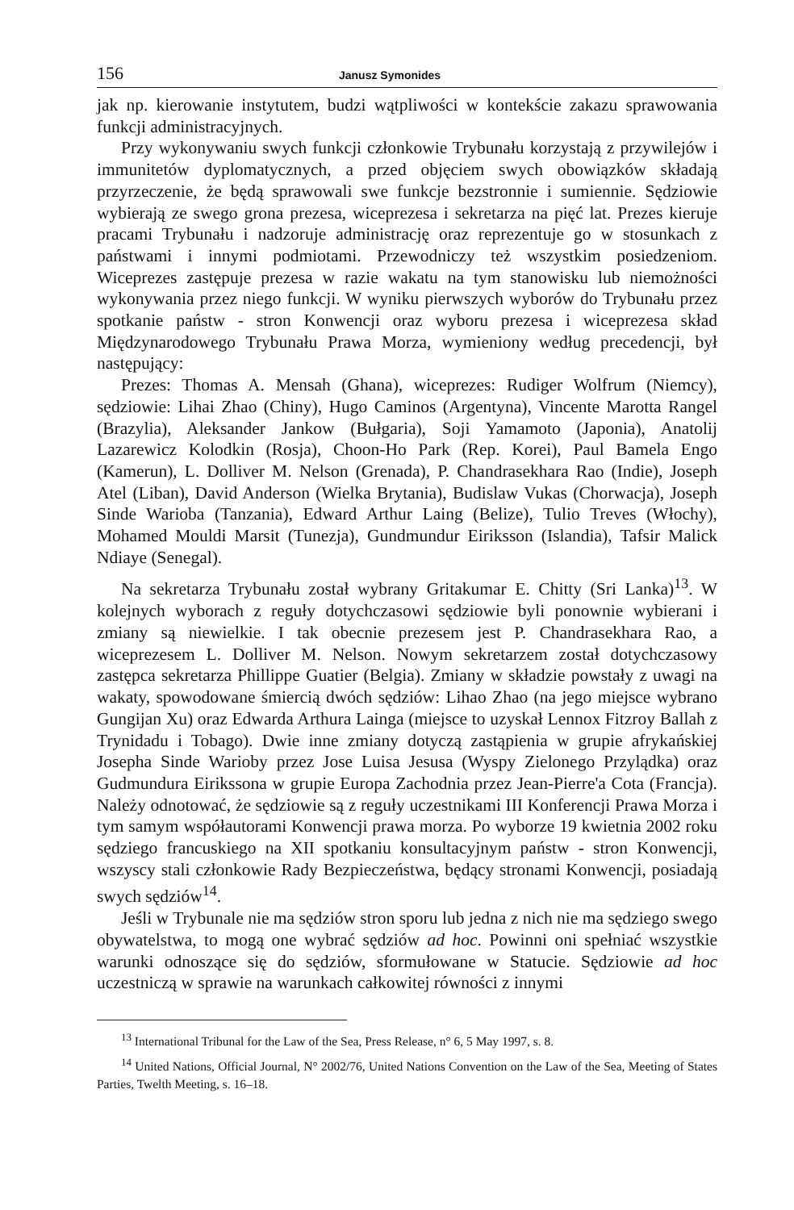156 Janusz Symonides
jak np. kierowanie instytutem, budzi wątpliwości w kontekście zakazu sprawowania funkcji administracyjnych.
Przy wykonywaniu swych funkcji członkowie Trybunału korzystają z przywilejów i immunitetów dyplomatycznych, a przed objęciem swych obowiązków składają przyrzeczenie, że będą sprawowali swe funkcje bezstronnie i sumiennie. Sędziowie wybierają ze swego grona prezesa, wiceprezesa i sekretarza na pięć lat. Prezes kieruje pracami Trybunału i nadzoruje administrację oraz reprezentuje go w stosunkach z państwami i innymi podmiotami. Przewodniczy też wszystkim posiedzeniom. Wiceprezes zastępuje prezesa w razie wakatu na tym stanowisku lub niemożności wykonywania przez niego funkcji. W wyniku pierwszych wyborów do Trybunału przez spotkanie państw - stron Konwencji oraz wyboru prezesa i wiceprezesa skład Międzynarodowego Trybunału Prawa Morza, wymieniony według precedencji, był następujący:
Prezes: Thomas A. Mensah (Ghana), wiceprezes: Rudiger Wolfrum (Niemcy), sędziowie: Lihai Zhao (Chiny), Hugo Caminos (Argentyna), Vincente Marotta Rangel (Brazylia), Aleksander Jankow (Bułgaria), Soji Yamamoto (Japonia), Anatolij Lazarewicz Kolodkin (Rosja), Choon-Ho Park (Rep. Korei), Paul Bamela Engo (Kamerun), L. Dolliver M. Nelson (Grenada), P. Chandrasekhara Rao (Indie), Joseph Atel (Liban), David Anderson (Wielka Brytania), Budislaw Vukas (Chorwacja), Joseph Sinde Warioba (Tanzania), Edward Arthur Laing (Belize), Tulio Treves (Włochy), Mohamed Mouldi Marsit (Tunezja), Gundmundur Eiriksson (Islandia), Tafsir Malick Ndiaye (Senegal).
Na sekretarza Trybunału został wybrany Gritakumar E. Chitty (Sri Lanka)<sup>13</sup>. W kolejnych wyborach z reguły dotychczasowi sędziowie byli ponownie wybierani i zmiany są niewielkie. I tak obecnie prezesem jest P. Chandrasekhara Rao, a wiceprezesem L. Dolliver M. Nelson. Nowym sekretarzem został dotychczasowy zastępca sekretarza Phillippe Guatier (Belgia). Zmiany w składzie powstały z uwagi na wakaty, spowodowane śmiercią dwóch sędziów: Lihao Zhao (na jego miejsce wybrano Gungijan Xu) oraz Edwarda Arthura Lainga (miejsce to uzyskał Lennox Fitzroy Ballah z Trynidadu i Tobago). Dwie inne zmiany dotyczą zastąpienia w grupie afrykańskiej Josepha Sinde Warioby przez Jose Luisa Jesusa (Wyspy Zielonego Przylądka) oraz Gudmundura Eirikssona w grupie Europa Zachodnia przez Jean-Pierre'a Cota (Francja). Należy odnotować, że sędziowie są z reguły uczestnikami III Konferencji Prawa Morza i tym samym współautorami Konwencji prawa morza. Po wyborze 19 kwietnia 2002 roku sędziego francuskiego na XII spotkaniu konsultacyjnym państw - stron Konwencji, wszyscy stali członkowie Rady Bezpieczeństwa, będący stronami Konwencji, posiadają swych sędziów<sup>14</sup>.
Jeśli w Trybunale nie ma sędziów stron sporu lub jedna z nich nie ma sędziego swego obywatelstwa, to mogą one wybrać sędziów ad hoc. Powinni oni spełniać wszystkie warunki odnoszące się do sędziów, sformułowane w Statucie. Sędziowie ad hoc uczestniczą w sprawie na warunkach całkowitej równości z innymi
<sup>13</sup> International Tribunal for the Law of the Sea, Press Release, n° 6, 5 May 1997, s. 8.
<sup>14</sup> United Nations, Official Journal, N° 2002/76, United Nations Convention on the Law of the Sea, Meeting of States Parties, Twelth Meeting, s. 16–18.